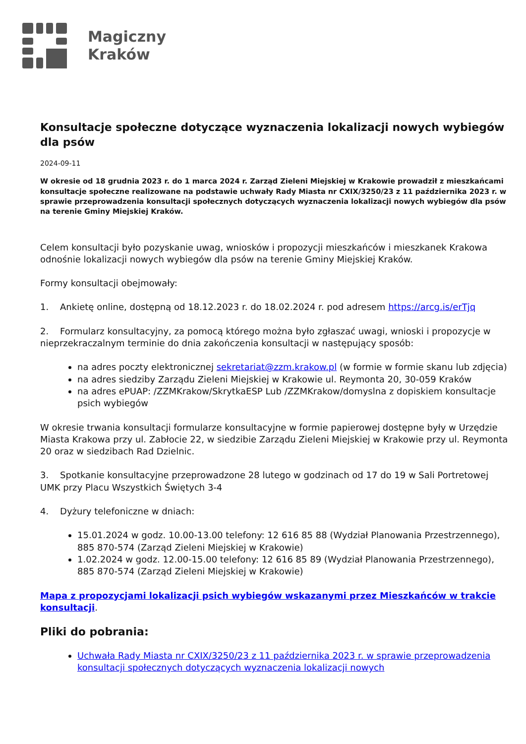Magiczny
Kraków
Konsultacje społeczne dotyczące wyznaczenia lokalizacji nowych wybiegów dla psów
2024-09-11
W okresie od 18 grudnia 2023 r. do 1 marca 2024 r. Zarząd Zieleni Miejskiej w Krakowie prowadził z mieszkańcami konsultacje społeczne realizowane na podstawie uchwały Rady Miasta nr CXIX/3250/23 z 11 października 2023 r. w sprawie przeprowadzenia konsultacji społecznych dotyczących wyznaczenia lokalizacji nowych wybiegów dla psów na terenie Gminy Miejskiej Kraków.
Celem konsultacji było pozyskanie uwag, wniosków i propozycji mieszkańców i mieszkanek Krakowa odnośnie lokalizacji nowych wybiegów dla psów na terenie Gminy Miejskiej Kraków.
Formy konsultacji obejmowały:
1. Ankietę online, dostępną od 18.12.2023 r. do 18.02.2024 r. pod adresem https://arcg.is/erTjq
2. Formularz konsultacyjny, za pomocą którego można było zgłaszać uwagi, wnioski i propozycje w nieprzekraczalnym terminie do dnia zakończenia konsultacji w następujący sposób:
na adres poczty elektronicznej sekretariat@zzm.krakow.pl (w formie w formie skanu lub zdjęcia)
na adres siedziby Zarządu Zieleni Miejskiej w Krakowie ul. Reymonta 20, 30-059 Kraków
na adres ePUAP: /ZZMKrakow/SkrytkaESP Lub /ZZMKrakow/domyslna z dopiskiem konsultacje psich wybiegów
W okresie trwania konsultacji formularze konsultacyjne w formie papierowej dostępne były w Urzędzie Miasta Krakowa przy ul. Zabłocie 22, w siedzibie Zarządu Zieleni Miejskiej w Krakowie przy ul. Reymonta 20 oraz w siedzibach Rad Dzielnic.
3. Spotkanie konsultacyjne przeprowadzone 28 lutego w godzinach od 17 do 19 w Sali Portretowej UMK przy Placu Wszystkich Świętych 3-4
4. Dyżury telefoniczne w dniach:
15.01.2024 w godz. 10.00-13.00 telefony: 12 616 85 88 (Wydział Planowania Przestrzennego), 885 870-574 (Zarząd Zieleni Miejskiej w Krakowie)
1.02.2024 w godz. 12.00-15.00 telefony: 12 616 85 89 (Wydział Planowania Przestrzennego), 885 870-574 (Zarząd Zieleni Miejskiej w Krakowie)
Mapa z propozycjami lokalizacji psich wybiegów wskazanymi przez Mieszkańców w trakcie konsultacji.
Pliki do pobrania:
Uchwała Rady Miasta nr CXIX/3250/23 z 11 października 2023 r. w sprawie przeprowadzenia konsultacji społecznych dotyczących wyznaczenia lokalizacji nowych